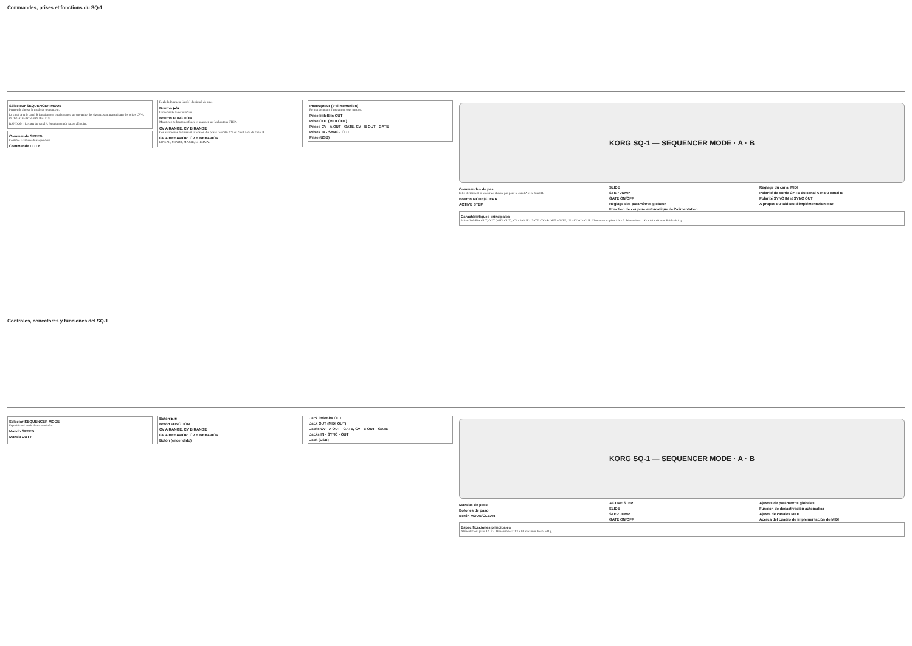Commandes, prises et fonctions du SQ-1
Sélecteur SEQUENCER MODE
Permet de choisir le mode de séquenceur.
Le canal A et le canal B fonctionnent en alternance sur une paire; les signaux sont transmis par les prises CV-A OUT-GATE et CV-B OUT-GATE.
RANDOM : Les pas du canal A fonctionnent de façon aléatoire.
Commande SPEED
Contrôle la vitesse du séquenceur.
Commande DUTY
Règle la longueur (durée) du signal de gate.
Bouton ▶/■
Lance/arrête le séquenceur.
Bouton FUNCTION
Maintenez ce bouton enfoncé et appuyez sur les boutons STEP.
CV A RANGE, CV B RANGE
Ces paramètres définissent la tension des prises de sortie CV du canal A ou du canal B.
CV A BEHAVIOR, CV B BEHAVIOR
LINEAR, MINOR, MAJOR, CHROMA.
Interrupteur (d'alimentation)
Permet de mettre l'instrument sous tension.
Prise littleBits OUT
Prise OUT (MIDI OUT)
Prises CV - A OUT - GATE, CV - B OUT - GATE
Prises IN - SYNC - OUT
Prise (USB)
KORG SQ-1 — SEQUENCER MODE · A · B
Commandes de pas
Elles définissent la valeur de chaque pas pour le canal A et le canal B.
Bouton MODE/CLEAR
ACTIVE STEP
SLIDE
STEP JUMP
GATE ON/OFF
Réglage des paramètres globaux
Fonction de coupure automatique de l'alimentation
Réglage du canal MIDI
Polarité de sortie GATE du canal A et du canal B
Polarité SYNC IN et SYNC OUT
A propos du tableau d'implémentation MIDI
Caractéristiques principales
Prises: littleBits OUT, OUT (MIDI OUT), CV - A OUT - GATE, CV - B OUT - GATE, IN - SYNC - OUT. Alimentation: piles AA × 2. Dimensions: 193 × 84 × 63 mm. Poids: 641 g.
Controles, conectores y funciones del SQ-1
Selector SEQUENCER MODE
Especifica el modo de secuenciador.
Mando SPEED
Mando DUTY
Botón ▶/■
Botón FUNCTION
CV A RANGE, CV B RANGE
CV A BEHAVIOR, CV B BEHAVIOR
Botón (encendido)
Jack littleBits OUT
Jack OUT (MIDI OUT)
Jacks CV - A OUT - GATE, CV - B OUT - GATE
Jacks IN - SYNC - OUT
Jack (USB)
KORG SQ-1 — SEQUENCER MODE · A · B
Mandos de paso
Botones de paso
Botón MODE/CLEAR
ACTIVE STEP
SLIDE
STEP JUMP
GATE ON/OFF
Ajustes de parámetros globales
Función de desactivación automática
Ajuste de canales MIDI
Acerca del cuadro de implementación de MIDI
Especificaciones principales
Alimentación: pilas AA × 2. Dimensiones: 193 × 84 × 63 mm. Peso: 641 g.